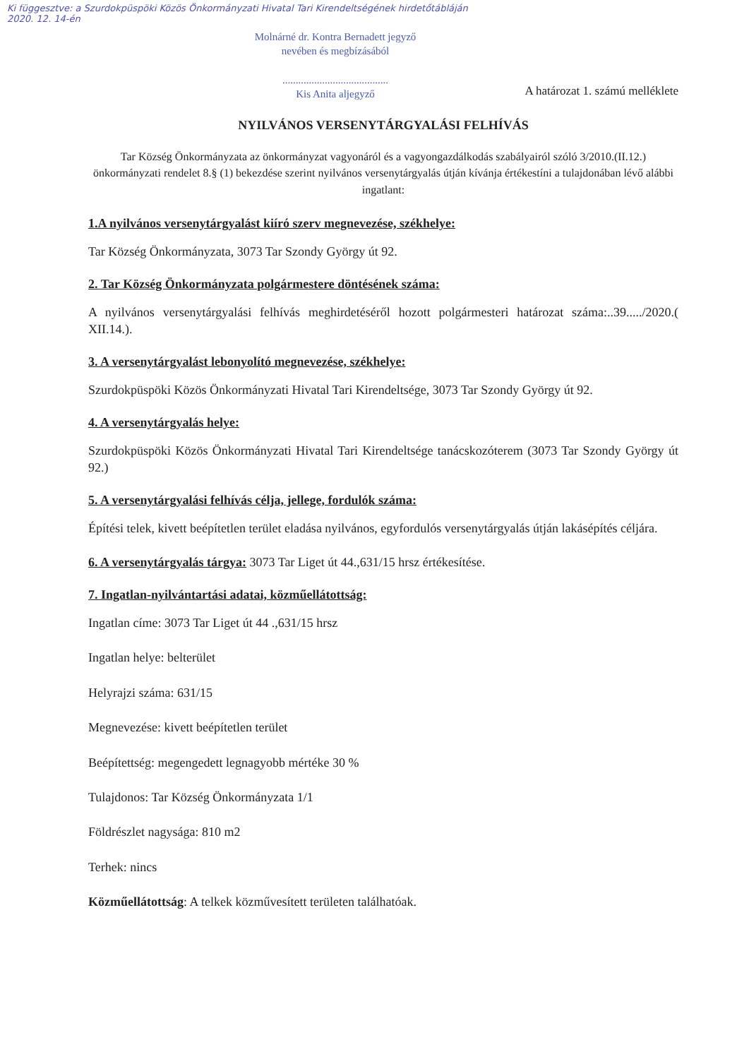Ki függesztve: a Szurdokpüspöki Közös Önkormányzati Hivatal Tari Kirendeltségének hirdetőtábláján
2020. 12. 14-én
Molnárné dr. Kontra Bernadett jegyző
nevében és megbízásából
........................................
Kis Anita aljegyző
A határozat 1. számú melléklete
NYILVÁNOS VERSENYTÁRGYALÁSI FELHÍVÁS
Tar Község Önkormányzata az önkormányzat vagyonáról és a vagyongazdálkodás szabályairól szóló 3/2010.(II.12.) önkormányzati rendelet 8.§ (1) bekezdése szerint nyilvános versenytárgyalás útján kívánja értékestíni a tulajdonában lévő alábbi ingatlant:
1.A nyilvános versenytárgyalást kiíró szerv megnevezése, székhelye:
Tar Község Önkormányzata, 3073 Tar Szondy György út 92.
2. Tar Község Önkormányzata polgármestere döntésének száma:
A nyilvános versenytárgyalási felhívás meghirdetéséről hozott polgármesteri határozat száma:..39...../2020.( XII.14.).
3. A versenytárgyalást lebonyolító megnevezése, székhelye:
Szurdokpüspöki Közös Önkormányzati Hivatal Tari Kirendeltsége, 3073 Tar Szondy György út 92.
4. A versenytárgyalás helye:
Szurdokpüspöki Közös Önkormányzati Hivatal Tari Kirendeltsége tanácskozóterem (3073 Tar Szondy György út 92.)
5. A versenytárgyalási felhívás célja, jellege, fordulók száma:
Építési telek, kivett beépítetlen terület eladása nyilvános, egyfordulós versenytárgyalás útján lakásépítés céljára.
6. A versenytárgyalás tárgya: 3073 Tar Liget út 44.,631/15 hrsz értékesítése.
7. Ingatlan-nyilvántartási adatai, közműellátottság:
Ingatlan címe: 3073 Tar Liget út 44 .,631/15 hrsz
Ingatlan helye: belterület
Helyrajzi száma: 631/15
Megnevezése: kivett beépítetlen terület
Beépítettség: megengedett legnagyobb mértéke 30 %
Tulajdonos: Tar Község Önkormányzata 1/1
Földrészlet nagysága: 810 m2
Terhek: nincs
Közműellátottság: A telkek közművesített területen találhatóak.